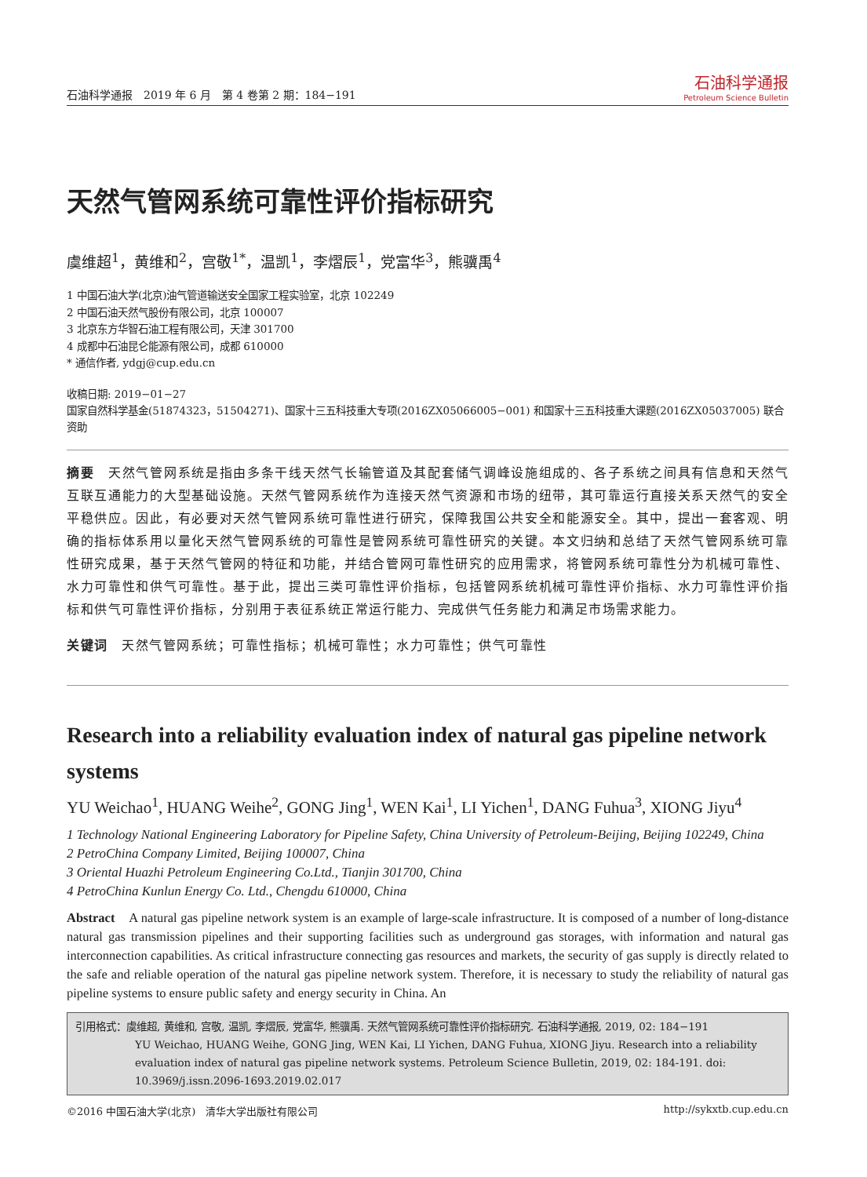石油科学通报　2019 年 6 月　第 4 卷第 2 期：184−191 石油科学通报
Petroleum Science Bulletin
天然气管网系统可靠性评价指标研究
虞维超<sup>1</sup>，黄维和<sup>2</sup>，宫敬<sup>1*</sup>，温凯<sup>1</sup>，李熠辰<sup>1</sup>，党富华<sup>3</sup>，熊骥禹<sup>4</sup>
1 中国石油大学(北京)油气管道输送安全国家工程实验室，北京 102249
2 中国石油天然气股份有限公司，北京 100007
3 北京东方华智石油工程有限公司，天津 301700
4 成都中石油昆仑能源有限公司，成都 610000
* 通信作者, ydgj@cup.edu.cn
收稿日期: 2019−01−27
国家自然科学基金(51874323，51504271)、国家十三五科技重大专项(2016ZX05066005−001) 和国家十三五科技重大课题(2016ZX05037005) 联合资助
摘要　天然气管网系统是指由多条干线天然气长输管道及其配套储气调峰设施组成的、各子系统之间具有信息和天然气互联互通能力的大型基础设施。天然气管网系统作为连接天然气资源和市场的纽带，其可靠运行直接关系天然气的安全平稳供应。因此，有必要对天然气管网系统可靠性进行研究，保障我国公共安全和能源安全。其中，提出一套客观、明确的指标体系用以量化天然气管网系统的可靠性是管网系统可靠性研究的关键。本文归纳和总结了天然气管网系统可靠性研究成果，基于天然气管网的特征和功能，并结合管网可靠性研究的应用需求，将管网系统可靠性分为机械可靠性、水力可靠性和供气可靠性。基于此，提出三类可靠性评价指标，包括管网系统机械可靠性评价指标、水力可靠性评价指标和供气可靠性评价指标，分别用于表征系统正常运行能力、完成供气任务能力和满足市场需求能力。
关键词　天然气管网系统；可靠性指标；机械可靠性；水力可靠性；供气可靠性
Research into a reliability evaluation index of natural gas pipeline network systems
YU Weichao<sup>1</sup>, HUANG Weihe<sup>2</sup>, GONG Jing<sup>1</sup>, WEN Kai<sup>1</sup>, LI Yichen<sup>1</sup>, DANG Fuhua<sup>3</sup>, XIONG Jiyu<sup>4</sup>
1 Technology National Engineering Laboratory for Pipeline Safety, China University of Petroleum-Beijing, Beijing 102249, China
2 PetroChina Company Limited, Beijing 100007, China
3 Oriental Huazhi Petroleum Engineering Co.Ltd., Tianjin 301700, China
4 PetroChina Kunlun Energy Co. Ltd., Chengdu 610000, China
Abstract　A natural gas pipeline network system is an example of large-scale infrastructure. It is composed of a number of long-distance natural gas transmission pipelines and their supporting facilities such as underground gas storages, with information and natural gas interconnection capabilities. As critical infrastructure connecting gas resources and markets, the security of gas supply is directly related to the safe and reliable operation of the natural gas pipeline network system. Therefore, it is necessary to study the reliability of natural gas pipeline systems to ensure public safety and energy security in China. An
引用格式：虞维超, 黄维和, 宫敬, 温凯, 李熠辰, 党富华, 熊骥禹. 天然气管网系统可靠性评价指标研究. 石油科学通报, 2019, 02: 184−191
YU Weichao, HUANG Weihe, GONG Jing, WEN Kai, LI Yichen, DANG Fuhua, XIONG Jiyu. Research into a reliability evaluation index of natural gas pipeline network systems. Petroleum Science Bulletin, 2019, 02: 184-191. doi: 10.3969/j.issn.2096-1693.2019.02.017
©2016 中国石油大学(北京)　清华大学出版社有限公司 http://sykxtb.cup.edu.cn